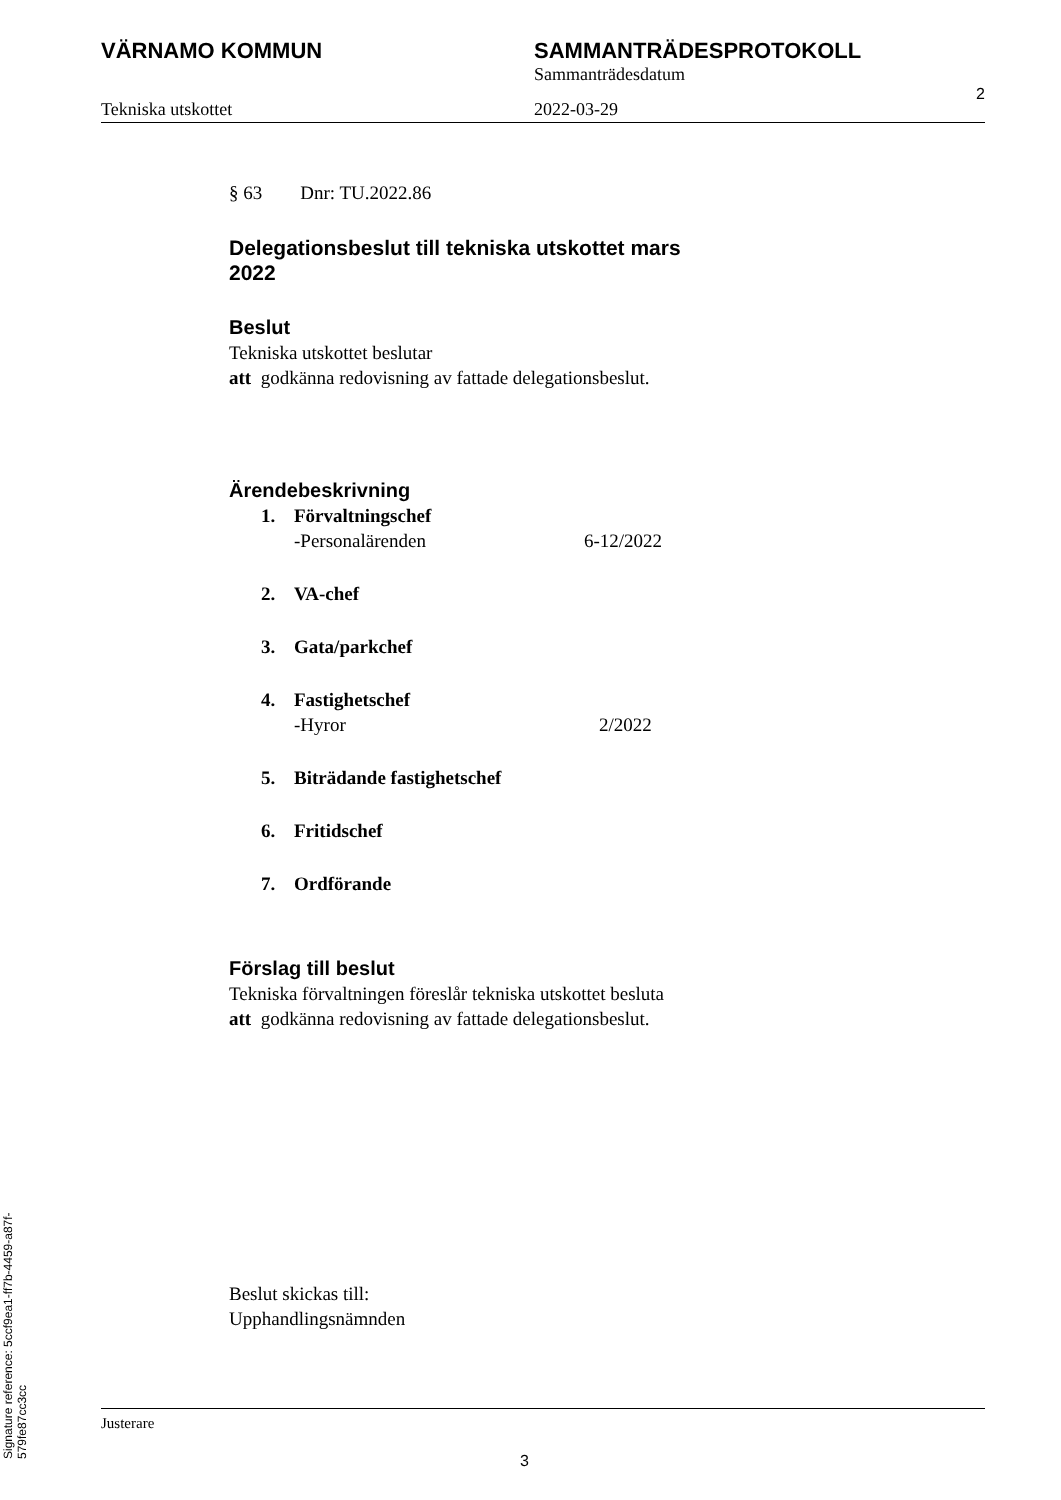VÄRNAMO KOMMUN SAMMANTRÄDESPROTOKOLL
Sammanträdesdatum
Tekniska utskottet 2022-03-29
2
§ 63 Dnr: TU.2022.86
Delegationsbeslut till tekniska utskottet mars
2022
Beslut
Tekniska utskottet beslutar
att godkänna redovisning av fattade delegationsbeslut.
Ärendebeskrivning
1. Förvaltningschef
-Personalärenden 6-12/2022
2. VA-chef
3. Gata/parkchef
4. Fastighetschef
-Hyror 2/2022
5. Biträdande fastighetschef
6. Fritidschef
7. Ordförande
Förslag till beslut
Tekniska förvaltningen föreslår tekniska utskottet besluta
att godkänna redovisning av fattade delegationsbeslut.
Beslut skickas till:
Upphandlingsnämnden
Justerare
3
Signature reference: 5ccf9ea1-ff7b-4459-a87f-579fe87cc3cc